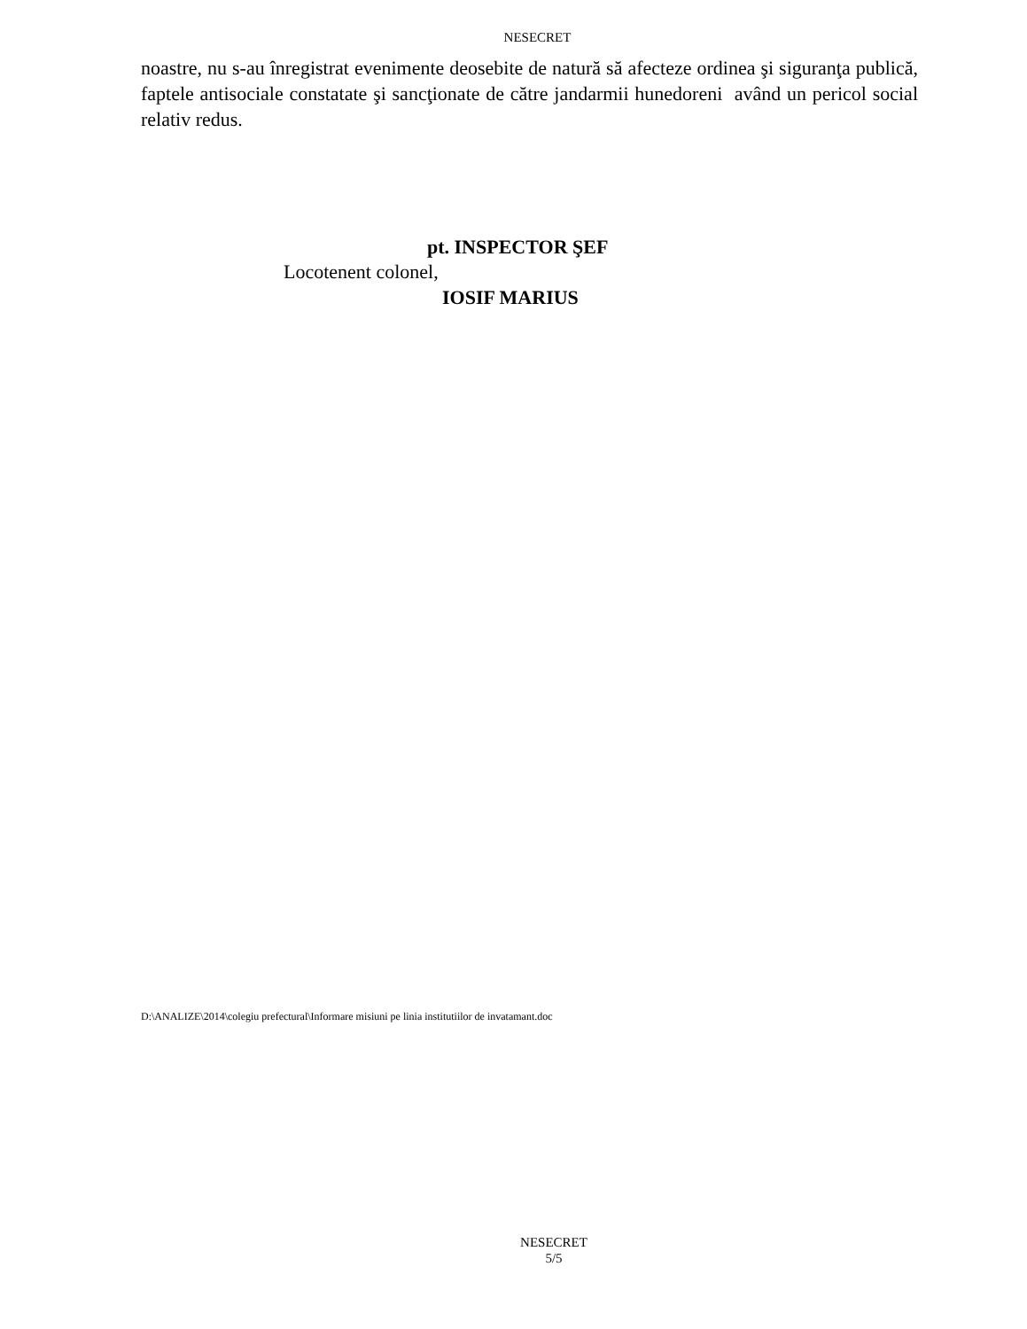NESECRET
noastre, nu s-au înregistrat evenimente deosebite de natură să afecteze ordinea şi siguranţa publică, faptele antisociale constatate şi sancţionate de către jandarmii hunedoreni având un pericol social relativ redus.
pt. INSPECTOR ŞEF
Locotenent colonel,
IOSIF MARIUS
D:\ANALIZE\2014\colegiu prefectural\Informare misiuni pe linia institutiilor de invatamant.doc
NESECRET
5/5